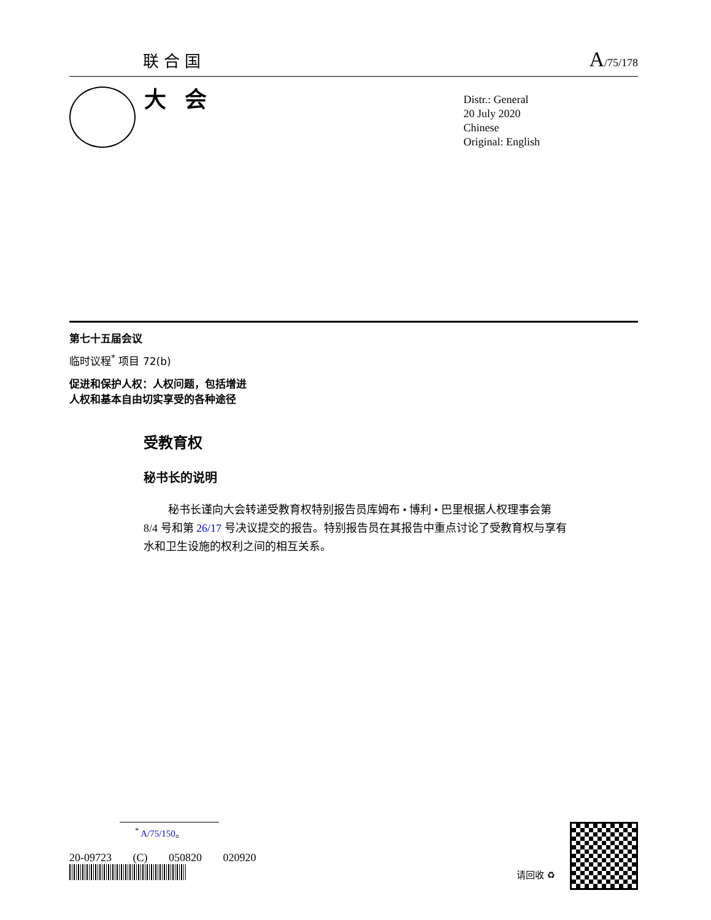联合国 A/75/178
大会
Distr.: General
20 July 2020
Chinese
Original: English
第七十五届会议
临时议程<sup>*</sup> 项目 72(b)
促进和保护人权：人权问题，包括增进
人权和基本自由切实享受的各种途径
受教育权
秘书长的说明
秘书长谨向大会转递受教育权特别报告员库姆布 • 博利 • 巴里根据人权理事会第 8/4 号和第 26/17 号决议提交的报告。特别报告员在其报告中重点讨论了受教育权与享有水和卫生设施的权利之间的相互关系。
<sup>*</sup> A/75/150。
20-09723 (C) 050820 020920
请回收 ♻